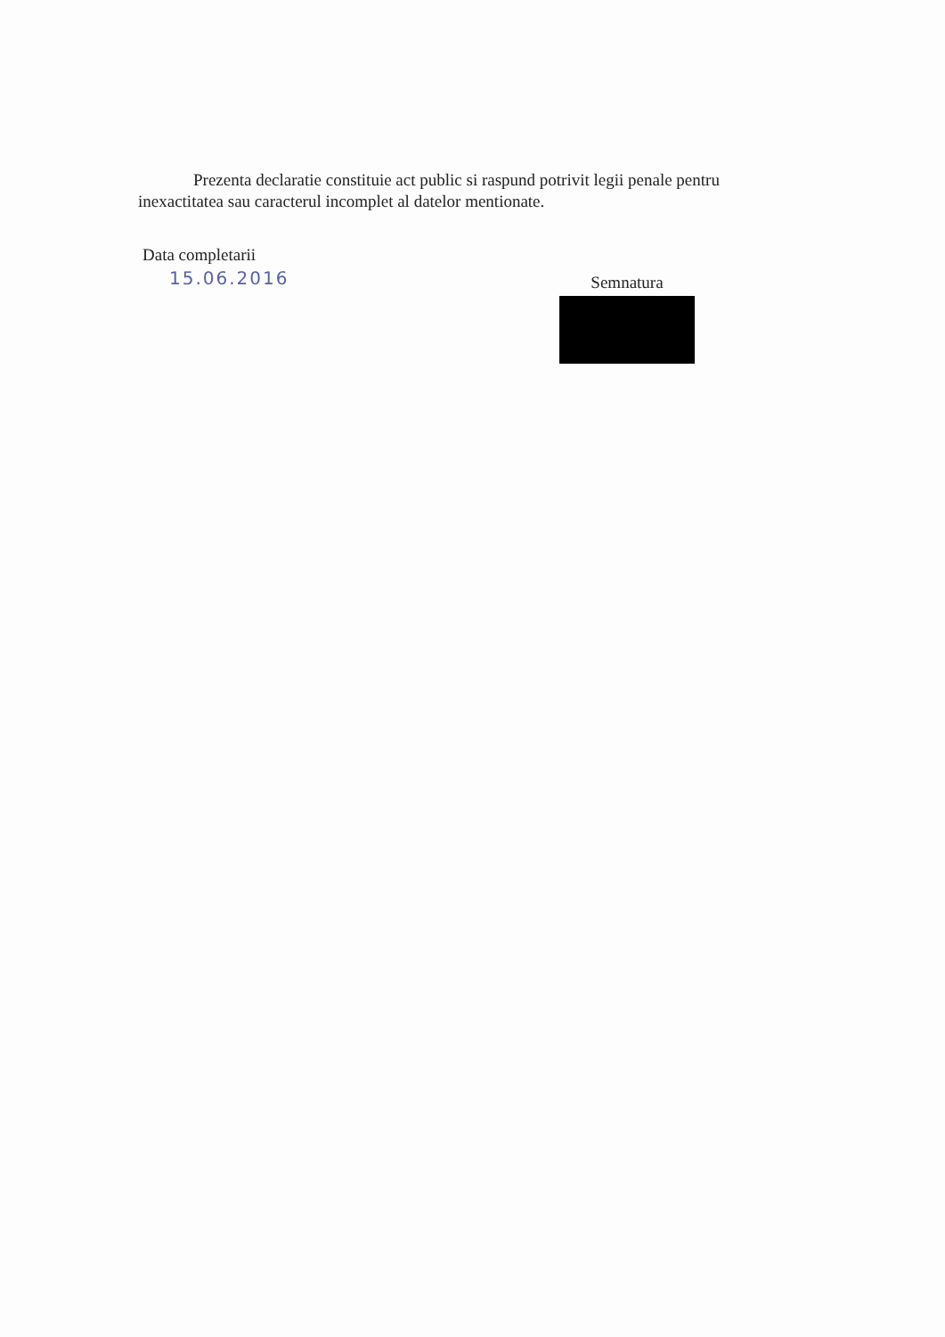Prezenta declaratie constituie act public si raspund potrivit legii penale pentru inexactitatea sau caracterul incomplet al datelor mentionate.
Data completarii
15.06.2016
Semnatura